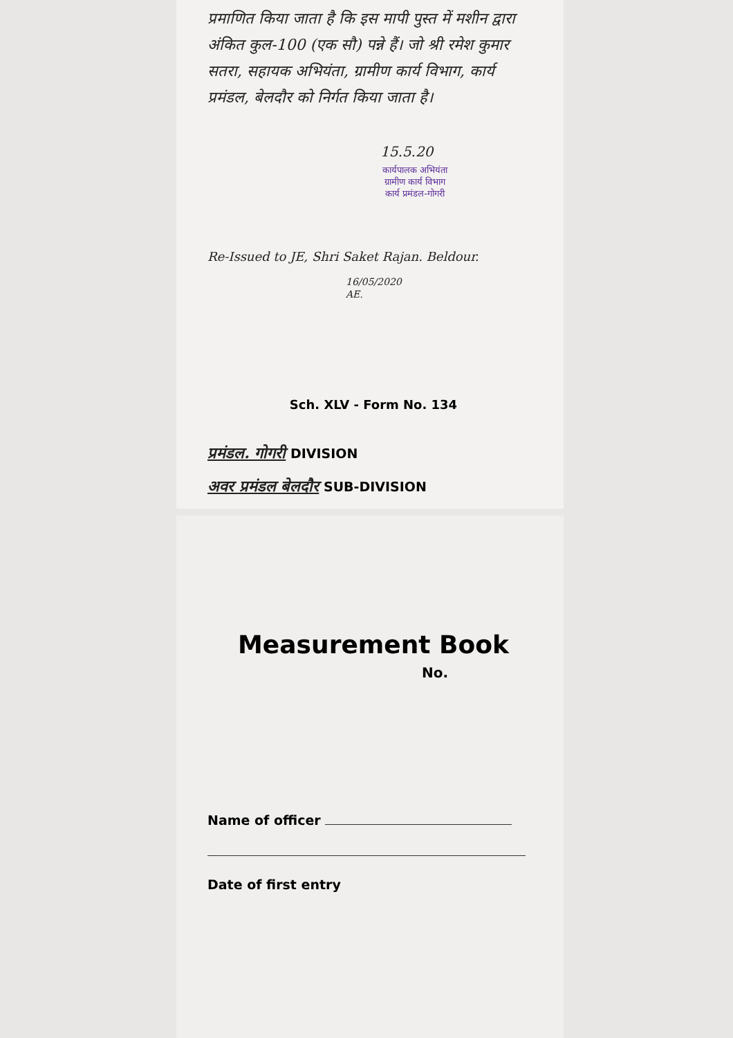प्रमाणित किया जाता है कि इस मापी पुस्त में मशीन द्वारा अंकित कुल-100 (एक सौ) पन्ने हैं। जो श्री रमेश कुमार सतरा, सहायक अभियंता, ग्रामीण कार्य विभाग, कार्य प्रमंडल, बेलदौर को निर्गत किया जाता है।
15.5.20
कार्यपालक अभियंता
ग्रामीण कार्य विभाग
कार्य प्रमंडल-गोगरी
Re-Issued to JE, Shri Saket Rajan. Beldour.
16/05/2020
AE.
Sch. XLV - Form No. 134
प्रमंडल. गोगरी DIVISION
अवर प्रमंडल बेलदौर SUB-DIVISION
Measurement Book
No.
Name of officer
Date of first entry